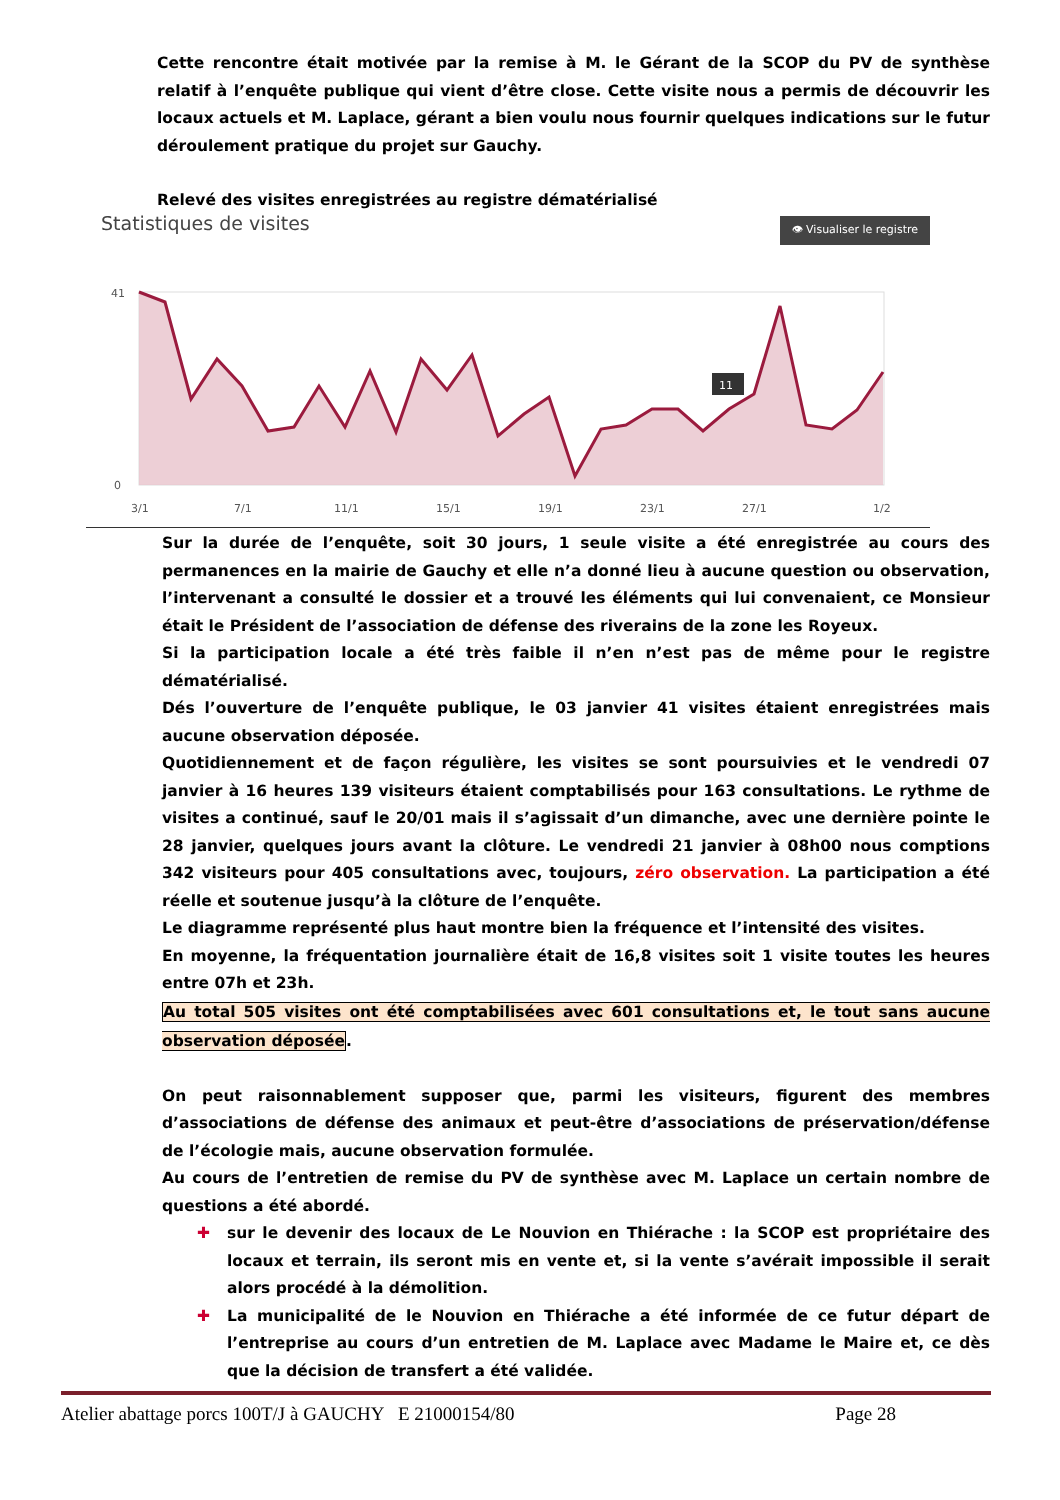Cette rencontre était motivée par la remise à M. le Gérant de la SCOP du PV de synthèse relatif à l’enquête publique qui vient d’être close. Cette visite nous a permis de découvrir les locaux actuels et M. Laplace, gérant a bien voulu nous fournir quelques indications sur le futur déroulement pratique du projet sur Gauchy.
Relevé des visites enregistrées au registre dématérialisé
Statistiques de visites
👁 Visualiser le registre
41
0
3/1
7/1
11/1
15/1
19/1
23/1
27/1
1/2
11
Sur la durée de l’enquête, soit 30 jours, 1 seule visite a été enregistrée au cours des permanences en la mairie de Gauchy et elle n’a donné lieu à aucune question ou observation, l’intervenant a consulté le dossier et a trouvé les éléments qui lui convenaient, ce Monsieur était le Président de l’association de défense des riverains de la zone les Royeux.
Si la participation locale a été très faible il n’en n’est pas de même pour le registre dématérialisé.
Dés l’ouverture de l’enquête publique, le 03 janvier 41 visites étaient enregistrées mais aucune observation déposée.
Quotidiennement et de façon régulière, les visites se sont poursuivies et le vendredi 07 janvier à 16 heures 139 visiteurs étaient comptabilisés pour 163 consultations. Le rythme de visites a continué, sauf le 20/01 mais il s’agissait d’un dimanche, avec une dernière pointe le 28 janvier, quelques jours avant la clôture. Le vendredi 21 janvier à 08h00 nous comptions 342 visiteurs pour 405 consultations avec, toujours, zéro observation. La participation a été réelle et soutenue jusqu’à la clôture de l’enquête.
Le diagramme représenté plus haut montre bien la fréquence et l’intensité des visites.
En moyenne, la fréquentation journalière était de 16,8 visites soit 1 visite toutes les heures entre 07h et 23h.
Au total 505 visites ont été comptabilisées avec 601 consultations et, le tout sans aucune observation déposée.
On peut raisonnablement supposer que, parmi les visiteurs, figurent des membres d’associations de défense des animaux et peut-être d’associations de préservation/défense de l’écologie mais, aucune observation formulée.
Au cours de l’entretien de remise du PV de synthèse avec M. Laplace un certain nombre de questions a été abordé.
✚ sur le devenir des locaux de Le Nouvion en Thiérache : la SCOP est propriétaire des locaux et terrain, ils seront mis en vente et, si la vente s’avérait impossible il serait alors procédé à la démolition.
✚ La municipalité de le Nouvion en Thiérache a été informée de ce futur départ de l’entreprise au cours d’un entretien de M. Laplace avec Madame le Maire et, ce dès que la décision de transfert a été validée.
Atelier abattage porcs 100T/J à GAUCHY E 21000154/80 Page 28